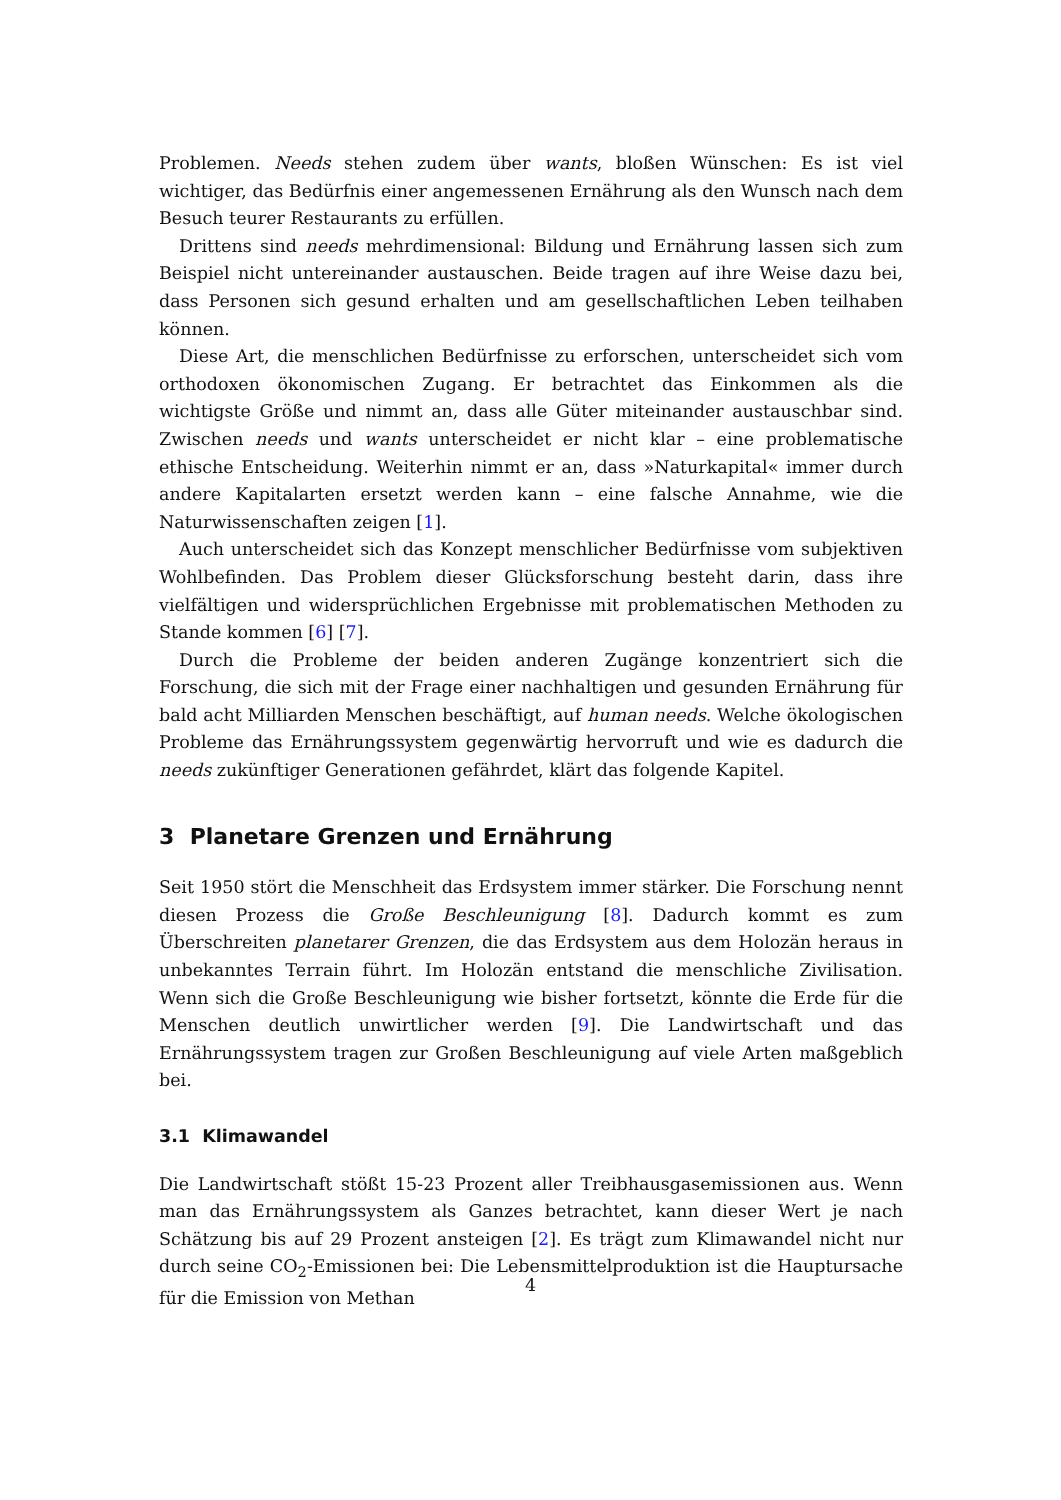Problemen. Needs stehen zudem über wants, bloßen Wünschen: Es ist viel wichtiger, das Bedürfnis einer angemessenen Ernährung als den Wunsch nach dem Besuch teurer Restaurants zu erfüllen.
Drittens sind needs mehrdimensional: Bildung und Ernährung lassen sich zum Beispiel nicht untereinander austauschen. Beide tragen auf ihre Weise dazu bei, dass Personen sich gesund erhalten und am gesellschaftlichen Leben teilhaben können.
Diese Art, die menschlichen Bedürfnisse zu erforschen, unterscheidet sich vom orthodoxen ökonomischen Zugang. Er betrachtet das Einkommen als die wichtigste Größe und nimmt an, dass alle Güter miteinander austauschbar sind. Zwischen needs und wants unterscheidet er nicht klar – eine problematische ethische Entscheidung. Weiterhin nimmt er an, dass »Naturkapital« immer durch andere Kapitalarten ersetzt werden kann – eine falsche Annahme, wie die Naturwissenschaften zeigen [1].
Auch unterscheidet sich das Konzept menschlicher Bedürfnisse vom subjektiven Wohlbefinden. Das Problem dieser Glücksforschung besteht darin, dass ihre vielfältigen und widersprüchlichen Ergebnisse mit problematischen Methoden zu Stande kommen [6] [7].
Durch die Probleme der beiden anderen Zugänge konzentriert sich die Forschung, die sich mit der Frage einer nachhaltigen und gesunden Ernährung für bald acht Milliarden Menschen beschäftigt, auf human needs. Welche ökologischen Probleme das Ernährungssystem gegenwärtig hervorruft und wie es dadurch die needs zukünftiger Generationen gefährdet, klärt das folgende Kapitel.
3 Planetare Grenzen und Ernährung
Seit 1950 stört die Menschheit das Erdsystem immer stärker. Die Forschung nennt diesen Prozess die Große Beschleunigung [8]. Dadurch kommt es zum Überschreiten planetarer Grenzen, die das Erdsystem aus dem Holozän heraus in unbekanntes Terrain führt. Im Holozän entstand die menschliche Zivilisation. Wenn sich die Große Beschleunigung wie bisher fortsetzt, könnte die Erde für die Menschen deutlich unwirtlicher werden [9]. Die Landwirtschaft und das Ernährungssystem tragen zur Großen Beschleunigung auf viele Arten maßgeblich bei.
3.1 Klimawandel
Die Landwirtschaft stößt 15-23 Prozent aller Treibhausgasemissionen aus. Wenn man das Ernährungssystem als Ganzes betrachtet, kann dieser Wert je nach Schätzung bis auf 29 Prozent ansteigen [2]. Es trägt zum Klimawandel nicht nur durch seine CO<sub>2</sub>-Emissionen bei: Die Lebensmittelproduktion ist die Hauptursache für die Emission von Methan
4